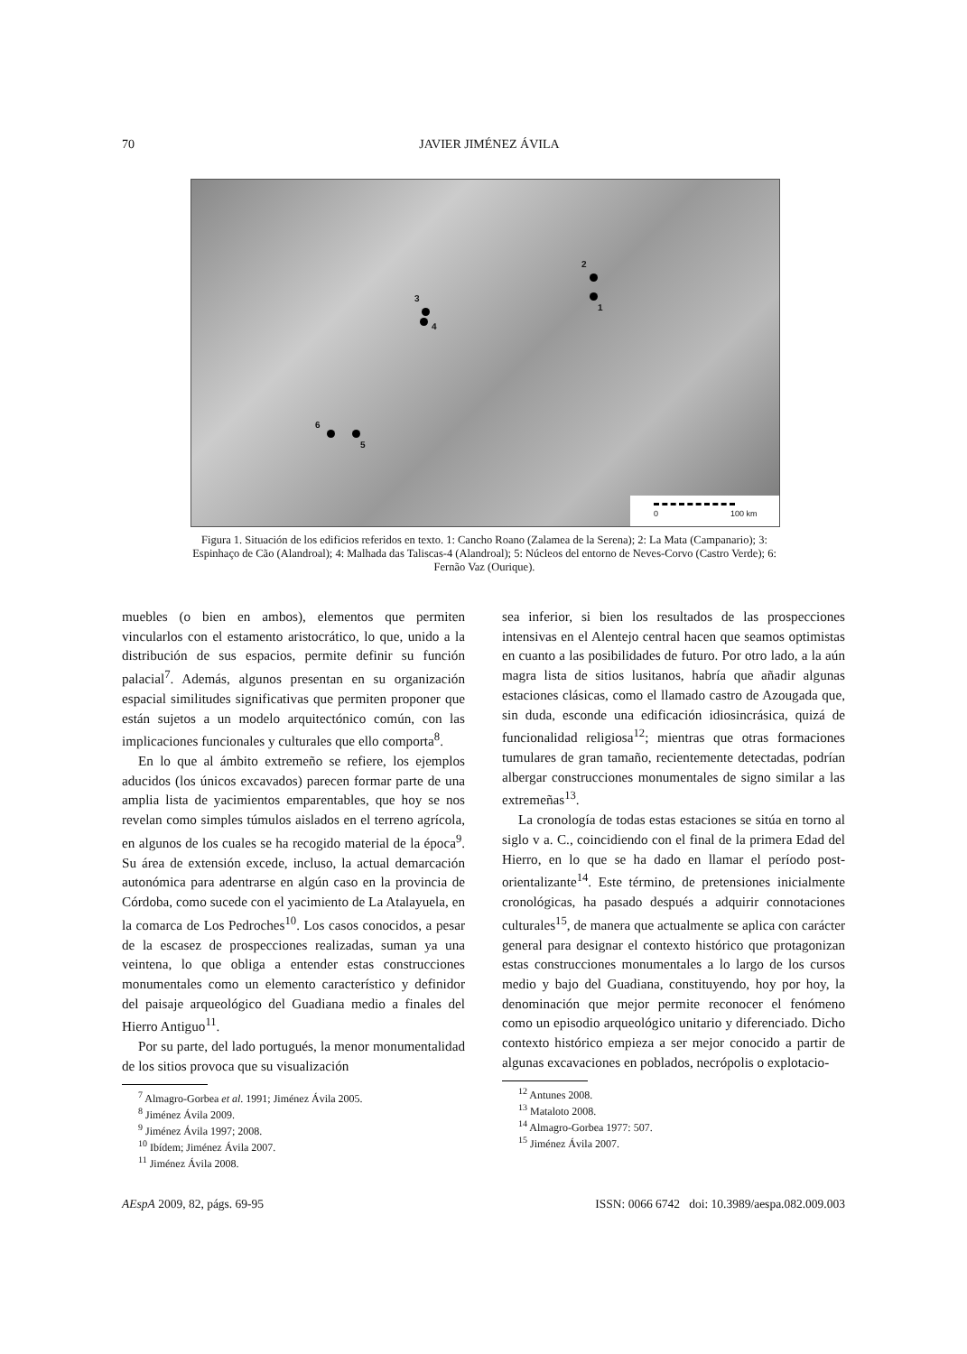70 JAVIER JIMÉNEZ ÁVILA
2
1
3
4
6
5
0 100 km
Figura 1. Situación de los edificios referidos en texto. 1: Cancho Roano (Zalamea de la Serena); 2: La Mata (Campanario); 3: Espinhaço de Cão (Alandroal); 4: Malhada das Taliscas-4 (Alandroal); 5: Núcleos del entorno de Neves-Corvo (Castro Verde); 6: Fernão Vaz (Ourique).
muebles (o bien en ambos), elementos que permiten vincularlos con el estamento aristocrático, lo que, unido a la distribución de sus espacios, permite definir su función palacial<sup>7</sup>. Además, algunos presentan en su organización espacial similitudes significativas que permiten proponer que están sujetos a un modelo arquitectónico común, con las implicaciones funcionales y culturales que ello comporta<sup>8</sup>.
En lo que al ámbito extremeño se refiere, los ejemplos aducidos (los únicos excavados) parecen formar parte de una amplia lista de yacimientos emparentables, que hoy se nos revelan como simples túmulos aislados en el terreno agrícola, en algunos de los cuales se ha recogido material de la época<sup>9</sup>. Su área de extensión excede, incluso, la actual demarcación autonómica para adentrarse en algún caso en la provincia de Córdoba, como sucede con el yacimiento de La Atalayuela, en la comarca de Los Pedroches<sup>10</sup>. Los casos conocidos, a pesar de la escasez de prospecciones realizadas, suman ya una veintena, lo que obliga a entender estas construcciones monumentales como un elemento característico y definidor del paisaje arqueológico del Guadiana medio a finales del Hierro Antiguo<sup>11</sup>.
Por su parte, del lado portugués, la menor monumentalidad de los sitios provoca que su visualización
<sup>7</sup> Almagro-Gorbea et al. 1991; Jiménez Ávila 2005.
<sup>8</sup> Jiménez Ávila 2009.
<sup>9</sup> Jiménez Ávila 1997; 2008.
<sup>10</sup> Ibídem; Jiménez Ávila 2007.
<sup>11</sup> Jiménez Ávila 2008.
sea inferior, si bien los resultados de las prospecciones intensivas en el Alentejo central hacen que seamos optimistas en cuanto a las posibilidades de futuro. Por otro lado, a la aún magra lista de sitios lusitanos, habría que añadir algunas estaciones clásicas, como el llamado castro de Azougada que, sin duda, esconde una edificación idiosincrásica, quizá de funcionalidad religiosa<sup>12</sup>; mientras que otras formaciones tumulares de gran tamaño, recientemente detectadas, podrían albergar construcciones monumentales de signo similar a las extremeñas<sup>13</sup>.
La cronología de todas estas estaciones se sitúa en torno al siglo v a. C., coincidiendo con el final de la primera Edad del Hierro, en lo que se ha dado en llamar el período post-orientalizante<sup>14</sup>. Este término, de pretensiones inicialmente cronológicas, ha pasado después a adquirir connotaciones culturales<sup>15</sup>, de manera que actualmente se aplica con carácter general para designar el contexto histórico que protagonizan estas construcciones monumentales a lo largo de los cursos medio y bajo del Guadiana, constituyendo, hoy por hoy, la denominación que mejor permite reconocer el fenómeno como un episodio arqueológico unitario y diferenciado. Dicho contexto histórico empieza a ser mejor conocido a partir de algunas excavaciones en poblados, necrópolis o explotacio-
<sup>12</sup> Antunes 2008.
<sup>13</sup> Mataloto 2008.
<sup>14</sup> Almagro-Gorbea 1977: 507.
<sup>15</sup> Jiménez Ávila 2007.
AEspA 2009, 82, págs. 69-95 ISSN: 0066 6742 doi: 10.3989/aespa.082.009.003